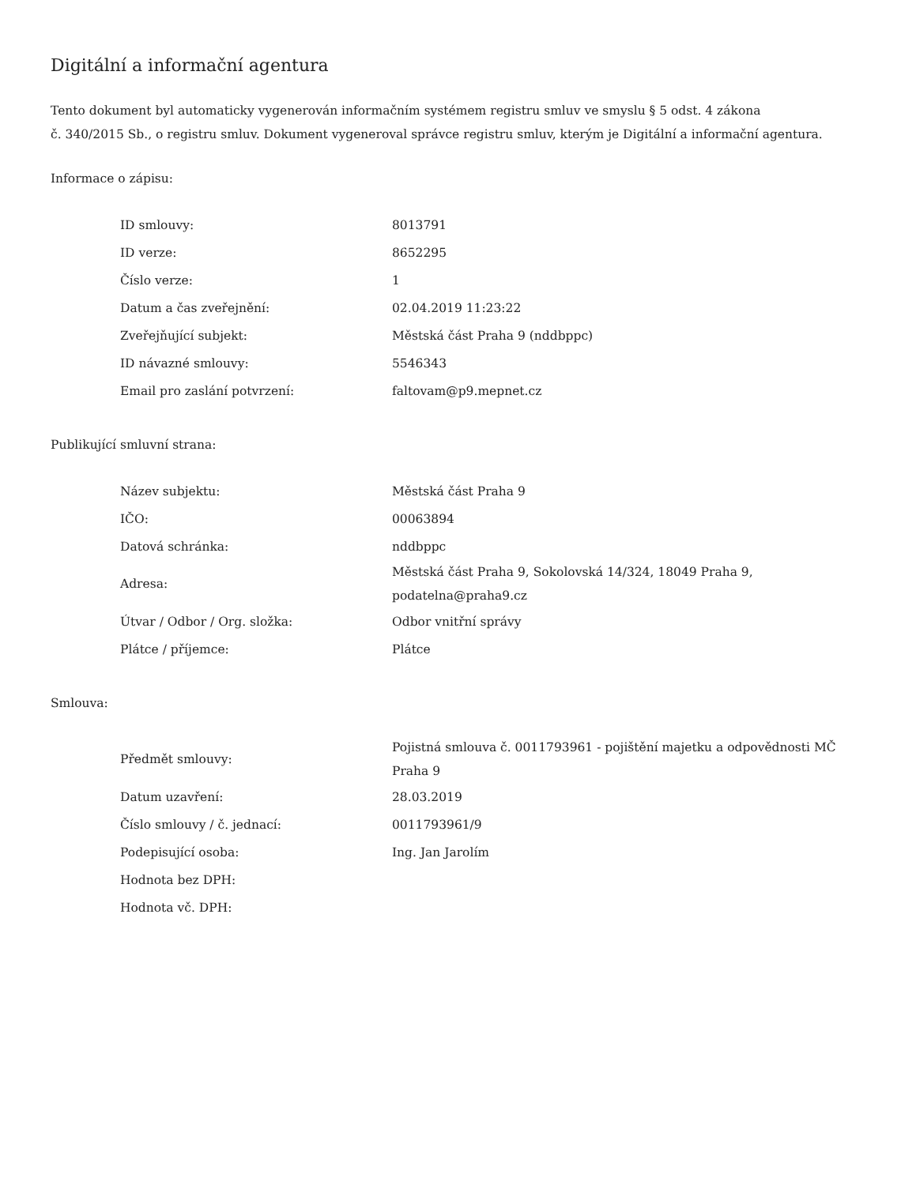Digitální a informační agentura
Tento dokument byl automaticky vygenerován informačním systémem registru smluv ve smyslu § 5 odst. 4 zákona
č. 340/2015 Sb., o registru smluv. Dokument vygeneroval správce registru smluv, kterým je Digitální a informační agentura.
Informace o zápisu:
| ID smlouvy: | 8013791 |
| ID verze: | 8652295 |
| Číslo verze: | 1 |
| Datum a čas zveřejnění: | 02.04.2019 11:23:22 |
| Zveřejňující subjekt: | Městská část Praha 9 (nddbppc) |
| ID návazné smlouvy: | 5546343 |
| Email pro zaslání potvrzení: | faltovam@p9.mepnet.cz |
Publikující smluvní strana:
| Název subjektu: | Městská část Praha 9 |
| IČO: | 00063894 |
| Datová schránka: | nddbppc |
| Adresa: | Městská část Praha 9, Sokolovská 14/324, 18049 Praha 9, podatelna@praha9.cz |
| Útvar / Odbor / Org. složka: | Odbor vnitřní správy |
| Plátce / příjemce: | Plátce |
Smlouva:
| Předmět smlouvy: | Pojistná smlouva č. 0011793961 - pojištění majetku a odpovědnosti MČ Praha 9 |
| Datum uzavření: | 28.03.2019 |
| Číslo smlouvy / č. jednací: | 0011793961/9 |
| Podepisující osoba: | Ing. Jan Jarolím |
| Hodnota bez DPH: | |
| Hodnota vč. DPH: | |